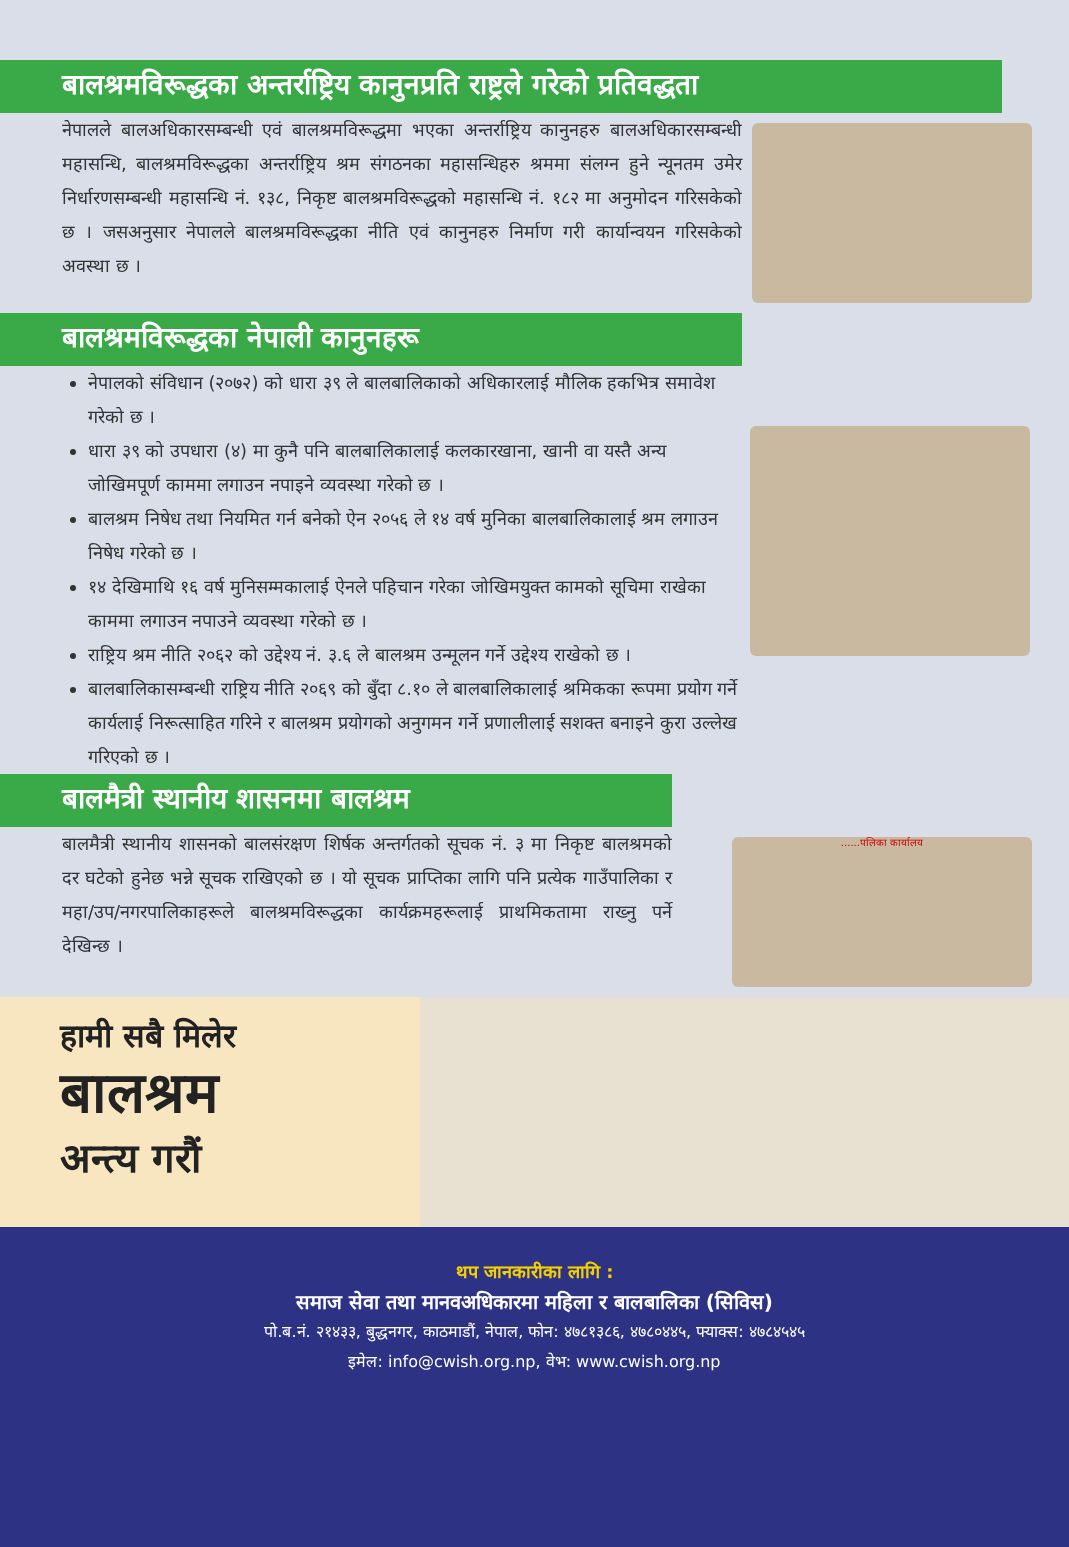बालश्रमविरूद्धका अन्तर्राष्ट्रिय कानुनप्रति राष्ट्रले गरेको प्रतिवद्धता
नेपालले बालअधिकारसम्बन्धी एवं बालश्रमविरूद्धमा भएका अन्तर्राष्ट्रिय कानुनहरु बालअधिकारसम्बन्धी महासन्धि, बालश्रमविरूद्धका अन्तर्राष्ट्रिय श्रम संगठनका महासन्धिहरु श्रममा संलग्न हुने न्यूनतम उमेर निर्धारणसम्बन्धी महासन्धि नं. १३८, निकृष्ट बालश्रमविरूद्धको महासन्धि नं. १८२ मा अनुमोदन गरिसकेको छ । जसअनुसार नेपालले बालश्रमविरूद्धका नीति एवं कानुनहरु निर्माण गरी कार्यान्वयन गरिसकेको अवस्था छ ।
बालश्रमविरूद्धका नेपाली कानुनहरू
नेपालको संविधान (२०७२) को धारा ३९ ले बालबालिकाको अधिकारलाई मौलिक हकभित्र समावेश गरेको छ ।
धारा ३९ को उपधारा (४) मा कुनै पनि बालबालिकालाई कलकारखाना, खानी वा यस्तै अन्य जोखिमपूर्ण काममा लगाउन नपाइने व्यवस्था गरेको छ ।
बालश्रम निषेध तथा नियमित गर्न बनेको ऐन २०५६ ले १४ वर्ष मुनिका बालबालिकालाई श्रम लगाउन निषेध गरेको छ ।
१४ देखिमाथि १६ वर्ष मुनिसम्मकालाई ऐनले पहिचान गरेका जोखिमयुक्त कामको सूचिमा राखेका काममा लगाउन नपाउने व्यवस्था गरेको छ ।
राष्ट्रिय श्रम नीति २०६२ को उद्देश्य नं. ३.६ ले बालश्रम उन्मूलन गर्ने उद्देश्य राखेको छ ।
बालबालिकासम्बन्धी राष्ट्रिय नीति २०६९ को बुँदा ८.१० ले बालबालिकालाई श्रमिकका रूपमा प्रयोग गर्ने कार्यलाई निरूत्साहित गरिने र बालश्रम प्रयोगको अनुगमन गर्ने प्रणालीलाई सशक्त बनाइने कुरा उल्लेख गरिएको छ ।
बालमैत्री स्थानीय शासनमा बालश्रम
बालमैत्री स्थानीय शासनको बालसंरक्षण शिर्षक अन्तर्गतको सूचक नं. ३ मा निकृष्ट बालश्रमको दर घटेको हुनेछ भन्ने सूचक राखिएको छ । यो सूचक प्राप्तिका लागि पनि प्रत्येक गाउँपालिका र महा/उप/नगरपालिकाहरूले बालश्रमविरूद्धका कार्यक्रमहरूलाई प्राथमिकतामा राख्नु पर्ने देखिन्छ ।
......पलिका कार्यालय
हामी सबै मिलेर
बालश्रम
अन्त्य गरौं
थप जानकारीका लागि :
समाज सेवा तथा मानवअधिकारमा महिला र बालबालिका (सिविस)
पो.ब.नं. २१४३३, बुद्धनगर, काठमाडौं, नेपाल, फोन: ४७८१३८६, ४७८०४४५, फ्याक्स: ४७८४५४५
इमेल: info@cwish.org.np, वेभ: www.cwish.org.np